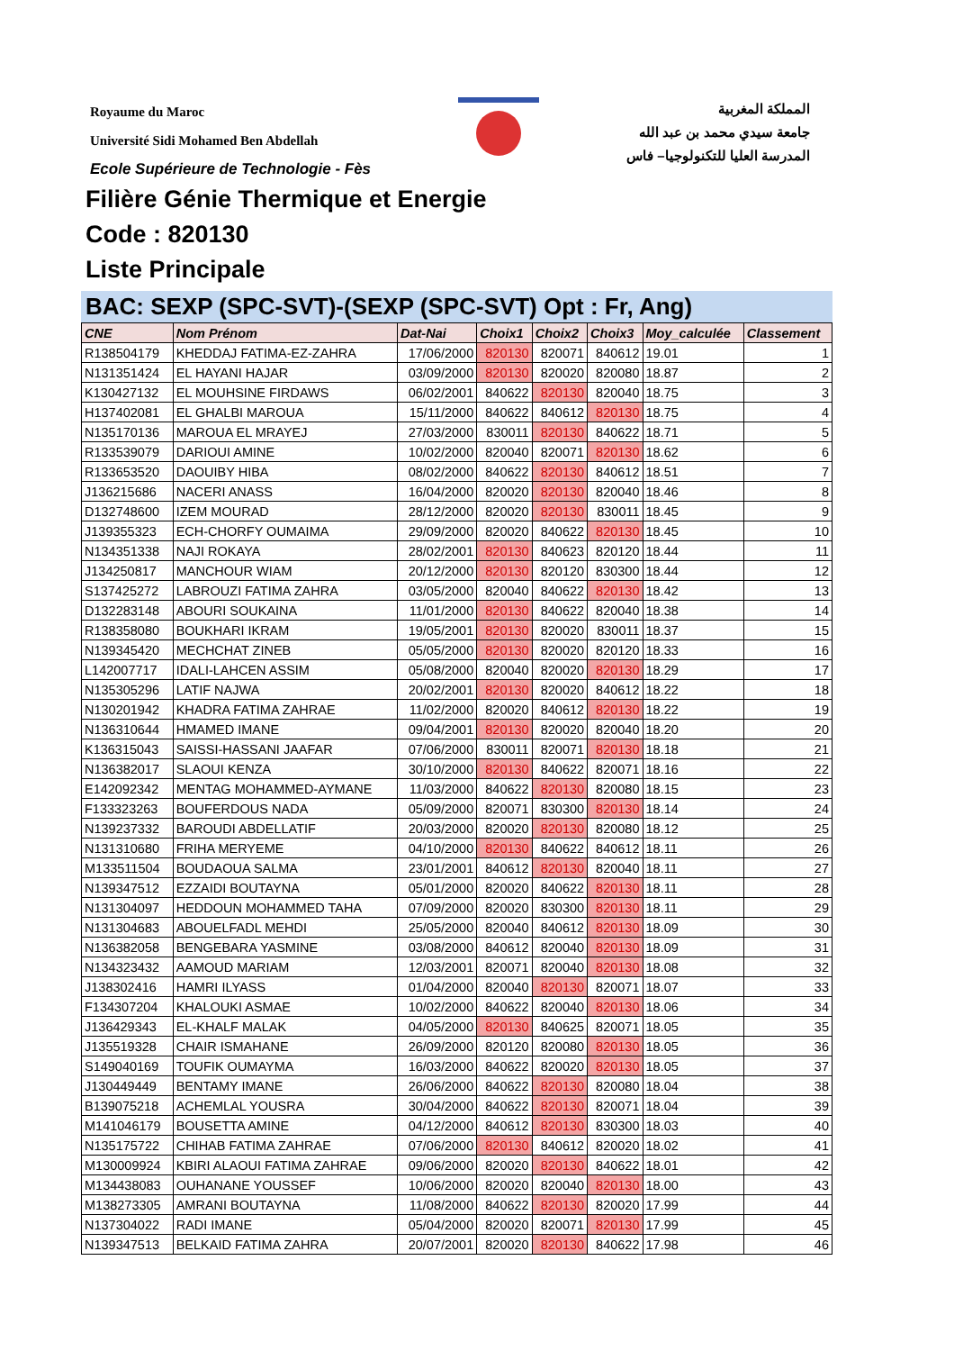Royaume du Maroc
Université Sidi Mohamed Ben Abdellah
Ecole Supérieure de Technologie - Fès
المملكة المغربية
جامعة سيدي محمد بن عبد الله
المدرسة العليا للتكنولوجيا– فاس
Filière Génie Thermique et Energie
Code : 820130
Liste Principale
BAC: SEXP (SPC-SVT)-(SEXP (SPC-SVT) Opt : Fr, Ang)
| CNE | Nom Prénom | Dat-Nai | Choix1 | Choix2 | Choix3 | Moy_calculée | Classement |
| --- | --- | --- | --- | --- | --- | --- | --- |
| R138504179 | KHEDDAJ FATIMA-EZ-ZAHRA | 17/06/2000 | 820130 | 820071 | 840612 | 19.01 | 1 |
| N131351424 | EL HAYANI HAJAR | 03/09/2000 | 820130 | 820020 | 820080 | 18.87 | 2 |
| K130427132 | EL MOUHSINE FIRDAWS | 06/02/2001 | 840622 | 820130 | 820040 | 18.75 | 3 |
| H137402081 | EL GHALBI MAROUA | 15/11/2000 | 840622 | 840612 | 820130 | 18.75 | 4 |
| N135170136 | MAROUA EL MRAYEJ | 27/03/2000 | 830011 | 820130 | 840622 | 18.71 | 5 |
| R133539079 | DARIOUI AMINE | 10/02/2000 | 820040 | 820071 | 820130 | 18.62 | 6 |
| R133653520 | DAOUIBY HIBA | 08/02/2000 | 840622 | 820130 | 840612 | 18.51 | 7 |
| J136215686 | NACERI ANASS | 16/04/2000 | 820020 | 820130 | 820040 | 18.46 | 8 |
| D132748600 | IZEM MOURAD | 28/12/2000 | 820020 | 820130 | 830011 | 18.45 | 9 |
| J139355323 | ECH-CHORFY OUMAIMA | 29/09/2000 | 820020 | 840622 | 820130 | 18.45 | 10 |
| N134351338 | NAJI ROKAYA | 28/02/2001 | 820130 | 840623 | 820120 | 18.44 | 11 |
| J134250817 | MANCHOUR WIAM | 20/12/2000 | 820130 | 820120 | 830300 | 18.44 | 12 |
| S137425272 | LABROUZI FATIMA ZAHRA | 03/05/2000 | 820040 | 840622 | 820130 | 18.42 | 13 |
| D132283148 | ABOURI SOUKAINA | 11/01/2000 | 820130 | 840622 | 820040 | 18.38 | 14 |
| R138358080 | BOUKHARI IKRAM | 19/05/2001 | 820130 | 820020 | 830011 | 18.37 | 15 |
| N139345420 | MECHCHAT ZINEB | 05/05/2000 | 820130 | 820020 | 820120 | 18.33 | 16 |
| L142007717 | IDALI-LAHCEN ASSIM | 05/08/2000 | 820040 | 820020 | 820130 | 18.29 | 17 |
| N135305296 | LATIF NAJWA | 20/02/2001 | 820130 | 820020 | 840612 | 18.22 | 18 |
| N130201942 | KHADRA FATIMA ZAHRAE | 11/02/2000 | 820020 | 840612 | 820130 | 18.22 | 19 |
| N136310644 | HMAMED IMANE | 09/04/2001 | 820130 | 820020 | 820040 | 18.20 | 20 |
| K136315043 | SAISSI-HASSANI JAAFAR | 07/06/2000 | 830011 | 820071 | 820130 | 18.18 | 21 |
| N136382017 | SLAOUI KENZA | 30/10/2000 | 820130 | 840622 | 820071 | 18.16 | 22 |
| E142092342 | MENTAG MOHAMMED-AYMANE | 11/03/2000 | 840622 | 820130 | 820080 | 18.15 | 23 |
| F133323263 | BOUFERDOUS NADA | 05/09/2000 | 820071 | 830300 | 820130 | 18.14 | 24 |
| N139237332 | BAROUDI ABDELLATIF | 20/03/2000 | 820020 | 820130 | 820080 | 18.12 | 25 |
| N131310680 | FRIHA MERYEME | 04/10/2000 | 820130 | 840622 | 840612 | 18.11 | 26 |
| M133511504 | BOUDAOUA SALMA | 23/01/2001 | 840612 | 820130 | 820040 | 18.11 | 27 |
| N139347512 | EZZAIDI BOUTAYNA | 05/01/2000 | 820020 | 840622 | 820130 | 18.11 | 28 |
| N131304097 | HEDDOUN MOHAMMED TAHA | 07/09/2000 | 820020 | 830300 | 820130 | 18.11 | 29 |
| N131304683 | ABOUELFADL MEHDI | 25/05/2000 | 820040 | 840612 | 820130 | 18.09 | 30 |
| N136382058 | BENGEBARA YASMINE | 03/08/2000 | 840612 | 820040 | 820130 | 18.09 | 31 |
| N134323432 | AAMOUD MARIAM | 12/03/2001 | 820071 | 820040 | 820130 | 18.08 | 32 |
| J138302416 | HAMRI ILYASS | 01/04/2000 | 820040 | 820130 | 820071 | 18.07 | 33 |
| F134307204 | KHALOUKI ASMAE | 10/02/2000 | 840622 | 820040 | 820130 | 18.06 | 34 |
| J136429343 | EL-KHALF MALAK | 04/05/2000 | 820130 | 840625 | 820071 | 18.05 | 35 |
| J135519328 | CHAIR ISMAHANE | 26/09/2000 | 820120 | 820080 | 820130 | 18.05 | 36 |
| S149040169 | TOUFIK OUMAYMA | 16/03/2000 | 840622 | 820020 | 820130 | 18.05 | 37 |
| J130449449 | BENTAMY IMANE | 26/06/2000 | 840622 | 820130 | 820080 | 18.04 | 38 |
| B139075218 | ACHEMLAL YOUSRA | 30/04/2000 | 840622 | 820130 | 820071 | 18.04 | 39 |
| M141046179 | BOUSETTA AMINE | 04/12/2000 | 840612 | 820130 | 830300 | 18.03 | 40 |
| N135175722 | CHIHAB FATIMA ZAHRAE | 07/06/2000 | 820130 | 840612 | 820020 | 18.02 | 41 |
| M130009924 | KBIRI ALAOUI FATIMA ZAHRAE | 09/06/2000 | 820020 | 820130 | 840622 | 18.01 | 42 |
| M134438083 | OUHANANE YOUSSEF | 10/06/2000 | 820020 | 820040 | 820130 | 18.00 | 43 |
| M138273305 | AMRANI BOUTAYNA | 11/08/2000 | 840622 | 820130 | 820020 | 17.99 | 44 |
| N137304022 | RADI IMANE | 05/04/2000 | 820020 | 820071 | 820130 | 17.99 | 45 |
| N139347513 | BELKAID FATIMA ZAHRA | 20/07/2001 | 820020 | 820130 | 840622 | 17.98 | 46 |